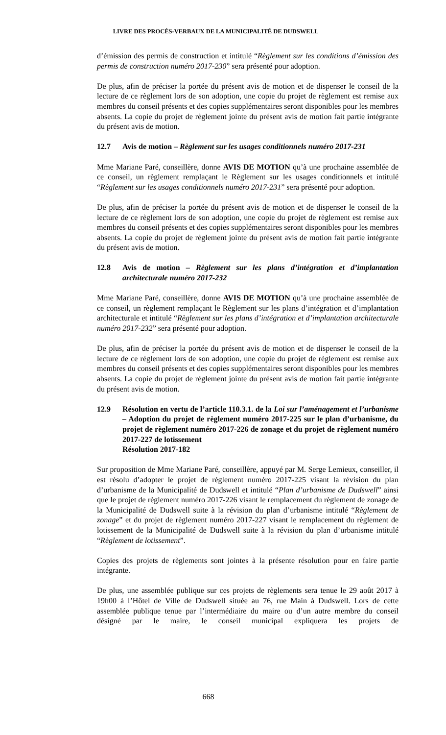LIVRE DES PROCÈS-VERBAUX DE LA MUNICIPALITÉ DE DUDSWELL
d’émission des permis de construction et intitulé “Règlement sur les conditions d’émission des permis de construction numéro 2017-230” sera présenté pour adoption.
De plus, afin de préciser la portée du présent avis de motion et de dispenser le conseil de la lecture de ce règlement lors de son adoption, une copie du projet de règlement est remise aux membres du conseil présents et des copies supplémentaires seront disponibles pour les membres absents. La copie du projet de règlement jointe du présent avis de motion fait partie intégrante du présent avis de motion.
12.7 Avis de motion – Règlement sur les usages conditionnels numéro 2017-231
Mme Mariane Paré, conseillère, donne AVIS DE MOTION qu’à une prochaine assemblée de ce conseil, un règlement remplaçant le Règlement sur les usages conditionnels et intitulé “Règlement sur les usages conditionnels numéro 2017-231” sera présenté pour adoption.
De plus, afin de préciser la portée du présent avis de motion et de dispenser le conseil de la lecture de ce règlement lors de son adoption, une copie du projet de règlement est remise aux membres du conseil présents et des copies supplémentaires seront disponibles pour les membres absents. La copie du projet de règlement jointe du présent avis de motion fait partie intégrante du présent avis de motion.
12.8 Avis de motion – Règlement sur les plans d’intégration et d’implantation architecturale numéro 2017-232
Mme Mariane Paré, conseillère, donne AVIS DE MOTION qu’à une prochaine assemblée de ce conseil, un règlement remplaçant le Règlement sur les plans d’intégration et d’implantation architecturale et intitulé “Règlement sur les plans d’intégration et d’implantation architecturale numéro 2017-232” sera présenté pour adoption.
De plus, afin de préciser la portée du présent avis de motion et de dispenser le conseil de la lecture de ce règlement lors de son adoption, une copie du projet de règlement est remise aux membres du conseil présents et des copies supplémentaires seront disponibles pour les membres absents. La copie du projet de règlement jointe du présent avis de motion fait partie intégrante du présent avis de motion.
12.9 Résolution en vertu de l’article 110.3.1. de la Loi sur l’aménagement et l’urbanisme – Adoption du projet de règlement numéro 2017-225 sur le plan d’urbanisme, du projet de règlement numéro 2017-226 de zonage et du projet de règlement numéro 2017-227 de lotissement
Résolution 2017-182
Sur proposition de Mme Mariane Paré, conseillère, appuyé par M. Serge Lemieux, conseiller, il est résolu d’adopter le projet de règlement numéro 2017-225 visant la révision du plan d’urbanisme de la Municipalité de Dudswell et intitulé “Plan d’urbanisme de Dudswell” ainsi que le projet de règlement numéro 2017-226 visant le remplacement du règlement de zonage de la Municipalité de Dudswell suite à la révision du plan d’urbanisme intitulé “Règlement de zonage” et du projet de règlement numéro 2017-227 visant le remplacement du règlement de lotissement de la Municipalité de Dudswell suite à la révision du plan d’urbanisme intitulé “Règlement de lotissement”.
Copies des projets de règlements sont jointes à la présente résolution pour en faire partie intégrante.
De plus, une assemblée publique sur ces projets de règlements sera tenue le 29 août 2017 à 19h00 à l’Hôtel de Ville de Dudswell située au 76, rue Main à Dudswell. Lors de cette assemblée publique tenue par l’intermédiaire du maire ou d’un autre membre du conseil désigné par le maire, le conseil municipal expliquera les projets de
668